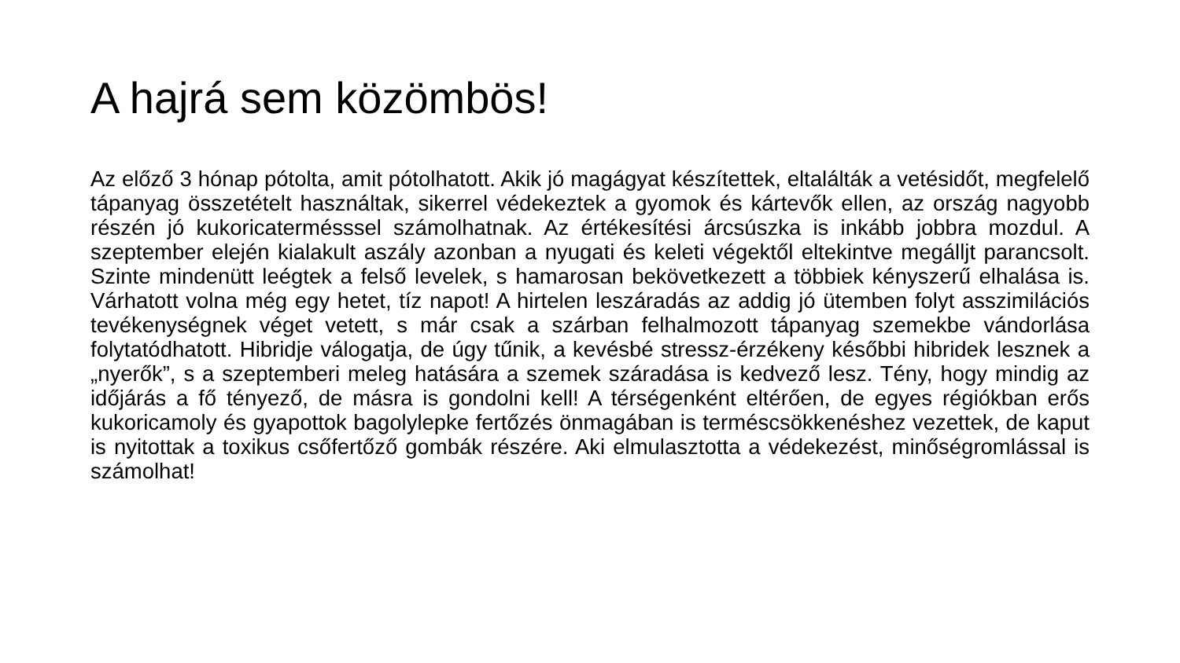A hajrá sem közömbös!
Az előző 3 hónap pótolta, amit pótolhatott. Akik jó magágyat készítettek, eltalálták a vetésidőt, megfelelő tápanyag összetételt használtak, sikerrel védekeztek a gyomok és kártevők ellen, az ország nagyobb részén jó kukoricatermésssel számolhatnak. Az értékesítési árcsúszka is inkább jobbra mozdul. A szeptember elején kialakult aszály azonban a nyugati és keleti végektől eltekintve megálljt parancsolt. Szinte mindenütt leégtek a felső levelek, s hamarosan bekövetkezett a többiek kényszerű elhalása is. Várhatott volna még egy hetet, tíz napot! A hirtelen leszáradás az addig jó ütemben folyt asszimilációs tevékenységnek véget vetett, s már csak a szárban felhalmozott tápanyag szemekbe vándorlása folytatódhatott. Hibridje válogatja, de úgy tűnik, a kevésbé stressz-érzékeny későbbi hibridek lesznek a „nyerők”, s a szeptemberi meleg hatására a szemek száradása is kedvező lesz. Tény, hogy mindig az időjárás a fő tényező, de másra is gondolni kell! A térségenként eltérően, de egyes régiókban erős kukoricamoly és gyapottok bagolylepke fertőzés önmagában is terméscsökkenéshez vezettek, de kaput is nyitottak a toxikus csőfertőző gombák részére. Aki elmulasztotta a védekezést, minőségromlással is számolhat!